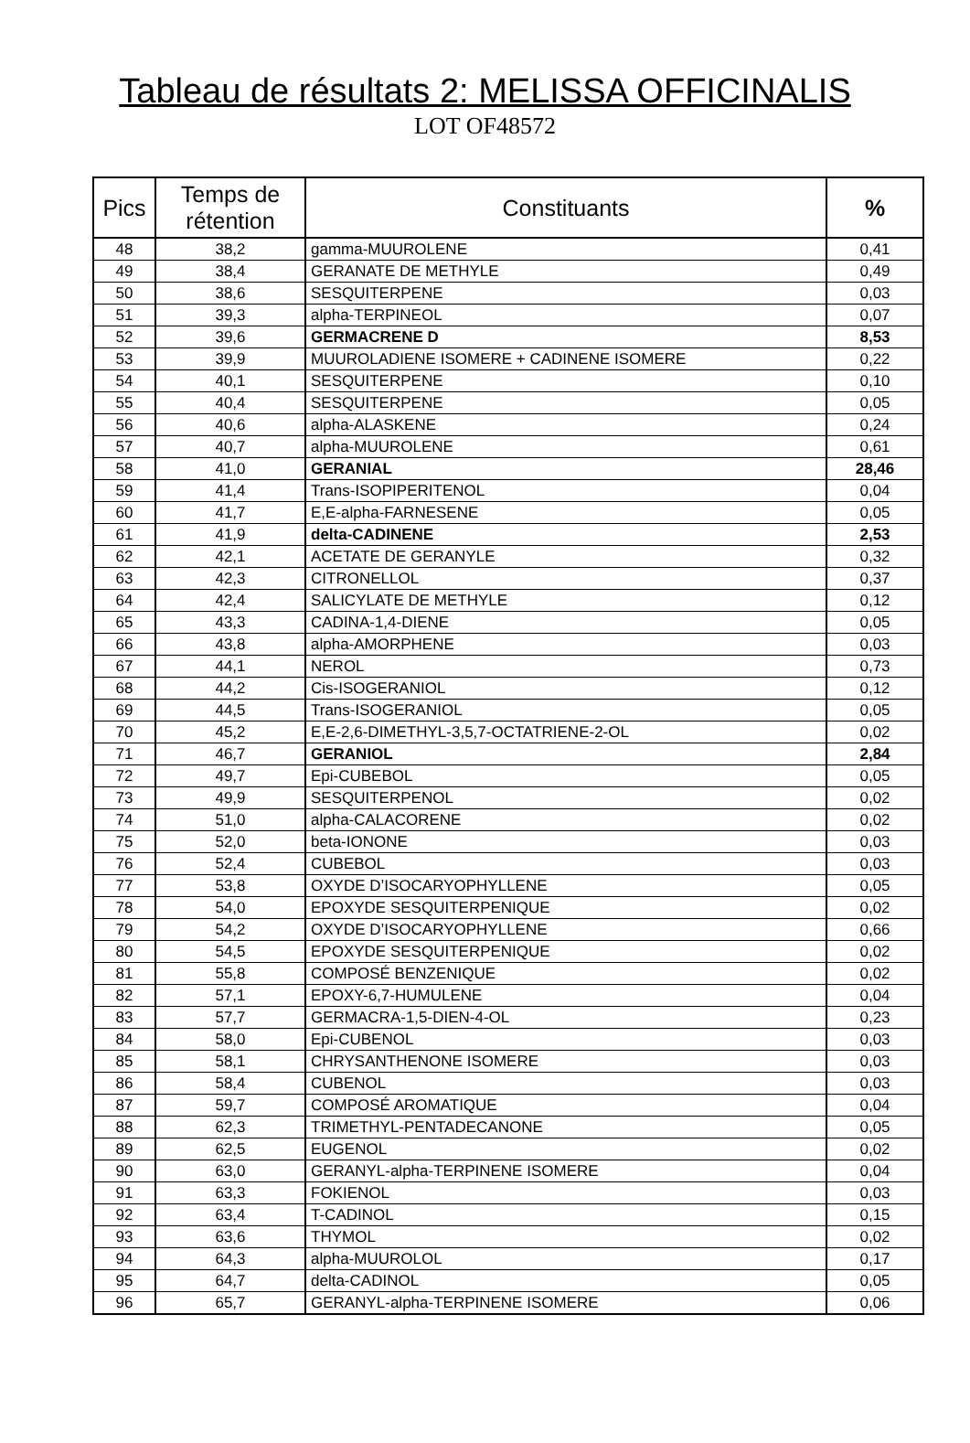Tableau de résultats 2: MELISSA OFFICINALIS
LOT OF48572
| Pics | Temps de rétention | Constituants | % |
| --- | --- | --- | --- |
| 48 | 38,2 | gamma-MUUROLENE | 0,41 |
| 49 | 38,4 | GERANATE DE METHYLE | 0,49 |
| 50 | 38,6 | SESQUITERPENE | 0,03 |
| 51 | 39,3 | alpha-TERPINEOL | 0,07 |
| 52 | 39,6 | GERMACRENE D | 8,53 |
| 53 | 39,9 | MUUROLADIENE ISOMERE + CADINENE ISOMERE | 0,22 |
| 54 | 40,1 | SESQUITERPENE | 0,10 |
| 55 | 40,4 | SESQUITERPENE | 0,05 |
| 56 | 40,6 | alpha-ALASKENE | 0,24 |
| 57 | 40,7 | alpha-MUUROLENE | 0,61 |
| 58 | 41,0 | GERANIAL | 28,46 |
| 59 | 41,4 | Trans-ISOPIPERITENOL | 0,04 |
| 60 | 41,7 | E,E-alpha-FARNESENE | 0,05 |
| 61 | 41,9 | delta-CADINENE | 2,53 |
| 62 | 42,1 | ACETATE DE GERANYLE | 0,32 |
| 63 | 42,3 | CITRONELLOL | 0,37 |
| 64 | 42,4 | SALICYLATE DE METHYLE | 0,12 |
| 65 | 43,3 | CADINA-1,4-DIENE | 0,05 |
| 66 | 43,8 | alpha-AMORPHENE | 0,03 |
| 67 | 44,1 | NEROL | 0,73 |
| 68 | 44,2 | Cis-ISOGERANIOL | 0,12 |
| 69 | 44,5 | Trans-ISOGERANIOL | 0,05 |
| 70 | 45,2 | E,E-2,6-DIMETHYL-3,5,7-OCTATRIENE-2-OL | 0,02 |
| 71 | 46,7 | GERANIOL | 2,84 |
| 72 | 49,7 | Epi-CUBEBOL | 0,05 |
| 73 | 49,9 | SESQUITERPENOL | 0,02 |
| 74 | 51,0 | alpha-CALACORENE | 0,02 |
| 75 | 52,0 | beta-IONONE | 0,03 |
| 76 | 52,4 | CUBEBOL | 0,03 |
| 77 | 53,8 | OXYDE D’ISOCARYOPHYLLENE | 0,05 |
| 78 | 54,0 | EPOXYDE SESQUITERPENIQUE | 0,02 |
| 79 | 54,2 | OXYDE D’ISOCARYOPHYLLENE | 0,66 |
| 80 | 54,5 | EPOXYDE SESQUITERPENIQUE | 0,02 |
| 81 | 55,8 | COMPOSÉ BENZENIQUE | 0,02 |
| 82 | 57,1 | EPOXY-6,7-HUMULENE | 0,04 |
| 83 | 57,7 | GERMACRA-1,5-DIEN-4-OL | 0,23 |
| 84 | 58,0 | Epi-CUBENOL | 0,03 |
| 85 | 58,1 | CHRYSANTHENONE ISOMERE | 0,03 |
| 86 | 58,4 | CUBENOL | 0,03 |
| 87 | 59,7 | COMPOSÉ AROMATIQUE | 0,04 |
| 88 | 62,3 | TRIMETHYL-PENTADECANONE | 0,05 |
| 89 | 62,5 | EUGENOL | 0,02 |
| 90 | 63,0 | GERANYL-alpha-TERPINENE ISOMERE | 0,04 |
| 91 | 63,3 | FOKIENOL | 0,03 |
| 92 | 63,4 | T-CADINOL | 0,15 |
| 93 | 63,6 | THYMOL | 0,02 |
| 94 | 64,3 | alpha-MUUROLOL | 0,17 |
| 95 | 64,7 | delta-CADINOL | 0,05 |
| 96 | 65,7 | GERANYL-alpha-TERPINENE ISOMERE | 0,06 |